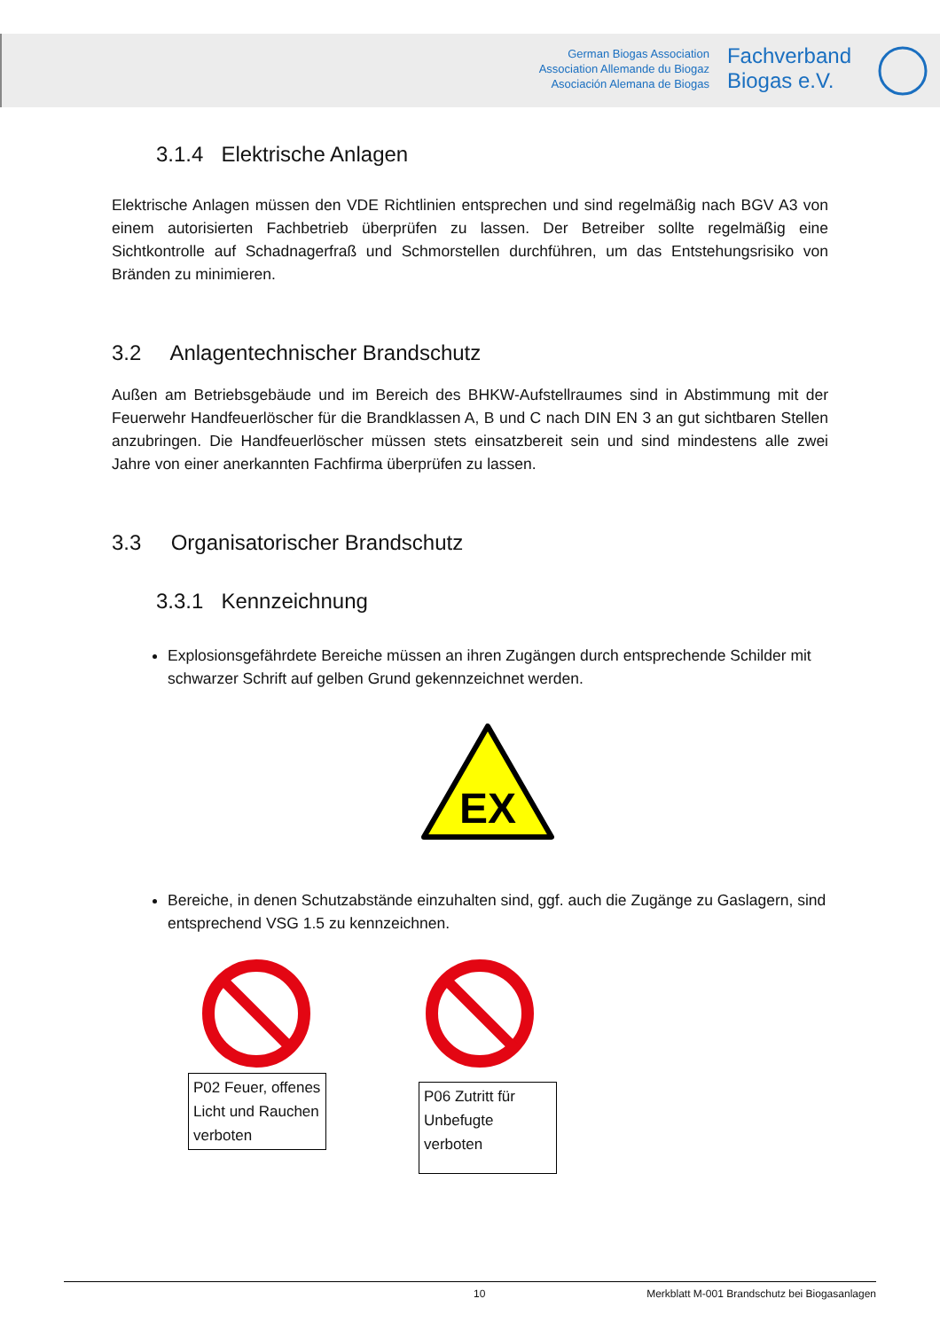German Biogas Association
Association Allemande du Biogaz
Asociación Alemana de Biogas
Fachverband
Biogas e.V.
3.1.4 Elektrische Anlagen
Elektrische Anlagen müssen den VDE Richtlinien entsprechen und sind regelmäßig nach BGV A3 von einem autorisierten Fachbetrieb überprüfen zu lassen. Der Betreiber sollte regelmäßig eine Sichtkontrolle auf Schadnagerfraß und Schmorstellen durchführen, um das Entstehungsrisiko von Bränden zu minimieren.
3.2 Anlagentechnischer Brandschutz
Außen am Betriebsgebäude und im Bereich des BHKW-Aufstellraumes sind in Abstimmung mit der Feuerwehr Handfeuerlöscher für die Brandklassen A, B und C nach DIN EN 3 an gut sichtbaren Stellen anzubringen. Die Handfeuerlöscher müssen stets einsatzbereit sein und sind mindestens alle zwei Jahre von einer anerkannten Fachfirma überprüfen zu lassen.
3.3 Organisatorischer Brandschutz
3.3.1 Kennzeichnung
Explosionsgefährdete Bereiche müssen an ihren Zugängen durch entsprechende Schilder mit schwarzer Schrift auf gelben Grund gekennzeichnet werden.
EX
Bereiche, in denen Schutzabstände einzuhalten sind, ggf. auch die Zugänge zu Gaslagern, sind entsprechend VSG 1.5 zu kennzeichnen.
P02 Feuer, offenes Licht und Rauchen verboten
P06 Zutritt für Unbefugte verboten
10 Merkblatt M-001 Brandschutz bei Biogasanlagen